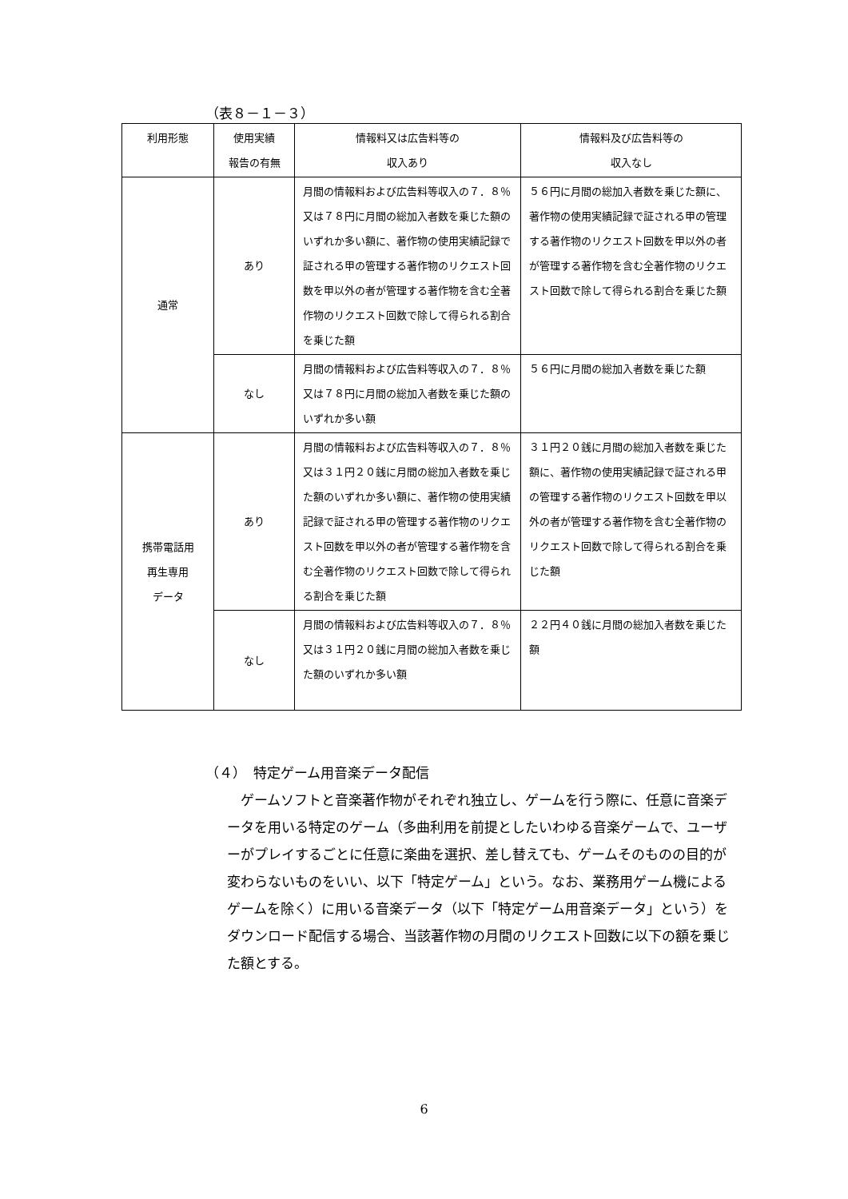（表８－１－３）
| 利用形態 | 使用実績 報告の有無 | 情報料又は広告料等の 収入あり | 情報料及び広告料等の 収入なし |
| --- | --- | --- | --- |
| 通常 | あり | 月間の情報料および広告料等収入の７．８％又は７８円に月間の総加入者数を乗じた額のいずれか多い額に、著作物の使用実績記録で証される甲の管理する著作物のリクエスト回数を甲以外の者が管理する著作物を含む全著作物のリクエスト回数で除して得られる割合を乗じた額 | ５６円に月間の総加入者数を乗じた額に、著作物の使用実績記録で証される甲の管理する著作物のリクエスト回数を甲以外の者が管理する著作物を含む全著作物のリクエスト回数で除して得られる割合を乗じた額 |
| | なし | 月間の情報料および広告料等収入の７．８％又は７８円に月間の総加入者数を乗じた額のいずれか多い額 | ５６円に月間の総加入者数を乗じた額 |
| 携帯電話用 再生専用 データ | あり | 月間の情報料および広告料等収入の７．８％又は３１円２０銭に月間の総加入者数を乗じた額のいずれか多い額に、著作物の使用実績記録で証される甲の管理する著作物のリクエスト回数を甲以外の者が管理する著作物を含む全著作物のリクエスト回数で除して得られる割合を乗じた額 | ３１円２０銭に月間の総加入者数を乗じた額に、著作物の使用実績記録で証される甲の管理する著作物のリクエスト回数を甲以外の者が管理する著作物を含む全著作物のリクエスト回数で除して得られる割合を乗じた額 |
| | なし | 月間の情報料および広告料等収入の７．８％又は３１円２０銭に月間の総加入者数を乗じた額のいずれか多い額 | ２２円４０銭に月間の総加入者数を乗じた額 |
（４）　特定ゲーム用音楽データ配信
ゲームソフトと音楽著作物がそれぞれ独立し、ゲームを行う際に、任意に音楽データを用いる特定のゲーム（多曲利用を前提としたいわゆる音楽ゲームで、ユーザーがプレイするごとに任意に楽曲を選択、差し替えても、ゲームそのものの目的が変わらないものをいい、以下「特定ゲーム」という。なお、業務用ゲーム機によるゲームを除く）に用いる音楽データ（以下「特定ゲーム用音楽データ」という）をダウンロード配信する場合、当該著作物の月間のリクエスト回数に以下の額を乗じた額とする。
6